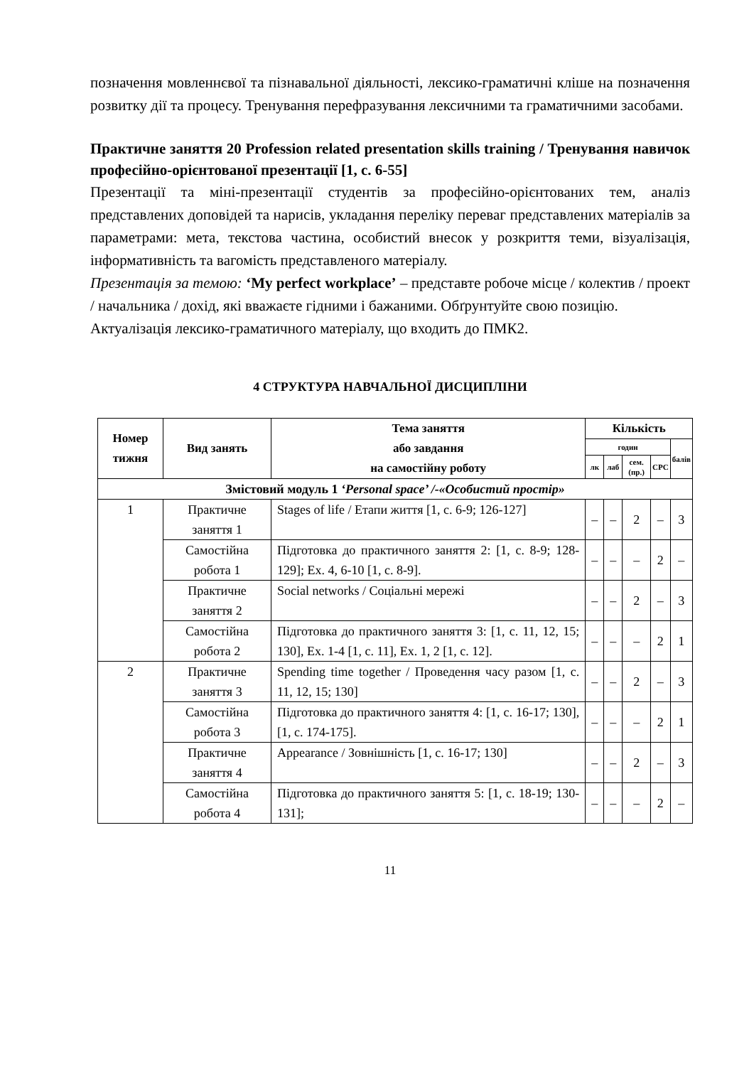позначення мовленнєвої та пізнавальної діяльності, лексико-граматичні кліше на позначення розвитку дії та процесу. Тренування перефразування лексичними та граматичними засобами.
Практичне заняття 20 Profession related presentation skills training / Тренування навичок професійно-орієнтованої презентації [1, с. 6-55]
Презентації та міні-презентації студентів за професійно-орієнтованих тем, аналіз представлених доповідей та нарисів, укладання переліку переваг представлених матеріалів за параметрами: мета, текстова частина, особистий внесок у розкриття теми, візуалізація, інформативність та вагомість представленого матеріалу.
Презентація за темою: ‘My perfect workplace’ – представте робоче місце / колектив / проект / начальника / дохід, які вважаєте гідними і бажаними. Обґрунтуйте свою позицію.
Актуалізація лексико-граматичного матеріалу, що входить до ПМК2.
4 СТРУКТУРА НАВЧАЛЬНОЇ ДИСЦИПЛІНИ
| Номер тижня | Вид занять | Тема заняття або завдання на самостійну роботу | Кількість | | | | |
| --- | --- | --- | --- | --- | --- | --- | --- |
| | | | годин | | | | балів |
| | | | лк | лаб | сем. (пр.) | СРС | |
| Змістовий модуль 1 ‘Personal space’ /-«Особистий простір» | | | | | | | |
| 1 | Практичне заняття 1 | Stages of life / Етапи життя [1, с. 6-9; 126-127] | – | – | 2 | – | 3 |
| | Самостійна робота 1 | Підготовка до практичного заняття 2: [1, с. 8-9; 128-129]; Ex. 4, 6-10 [1, с. 8-9]. | – | – | – | 2 | – |
| | Практичне заняття 2 | Social networks / Соціальні мережі | – | – | 2 | – | 3 |
| | Самостійна робота 2 | Підготовка до практичного заняття 3: [1, с. 11, 12, 15; 130], Ex. 1-4 [1, с. 11], Ex. 1, 2 [1, с. 12]. | – | – | – | 2 | 1 |
| 2 | Практичне заняття 3 | Spending time together / Проведення часу разом [1, с. 11, 12, 15; 130] | – | – | 2 | – | 3 |
| | Самостійна робота 3 | Підготовка до практичного заняття 4: [1, с. 16-17; 130], [1, с. 174-175]. | – | – | – | 2 | 1 |
| | Практичне заняття 4 | Appearance / Зовнішність [1, с. 16-17; 130] | – | – | 2 | – | 3 |
| | Самостійна робота 4 | Підготовка до практичного заняття 5: [1, с. 18-19; 130-131]; | – | – | – | 2 | – |
11